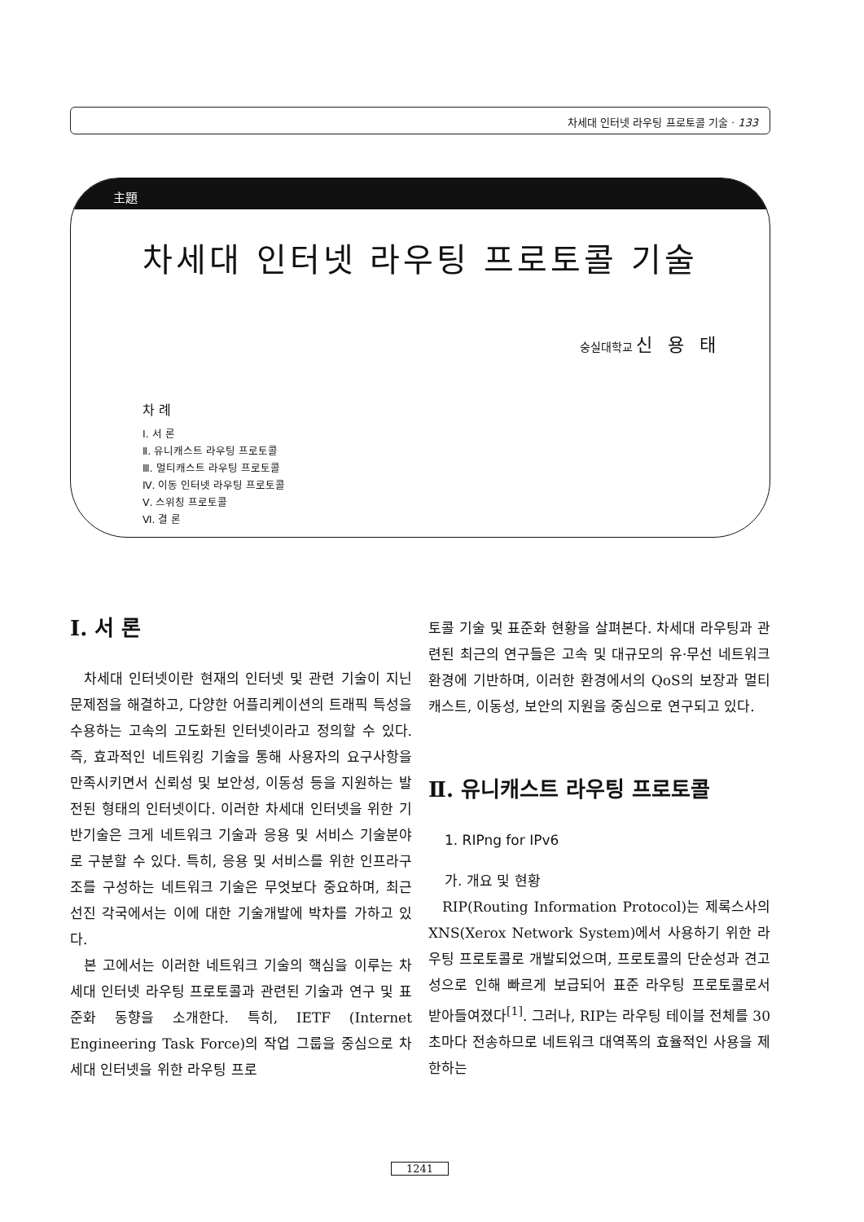차세대 인터넷 라우팅 프로토콜 기술 · 133
主題
차세대 인터넷 라우팅 프로토콜 기술
숭실대학교 신 용 태
차 례
Ⅰ. 서 론
Ⅱ. 유니캐스트 라우팅 프로토콜
Ⅲ. 멀티캐스트 라우팅 프로토콜
Ⅳ. 이동 인터넷 라우팅 프로토콜
Ⅴ. 스위칭 프로토콜
Ⅵ. 결 론
Ⅰ. 서 론
차세대 인터넷이란 현재의 인터넷 및 관련 기술이 지닌 문제점을 해결하고, 다양한 어플리케이션의 트래픽 특성을 수용하는 고속의 고도화된 인터넷이라고 정의할 수 있다. 즉, 효과적인 네트워킹 기술을 통해 사용자의 요구사항을 만족시키면서 신뢰성 및 보안성, 이동성 등을 지원하는 발전된 형태의 인터넷이다. 이러한 차세대 인터넷을 위한 기반기술은 크게 네트워크 기술과 응용 및 서비스 기술분야로 구분할 수 있다. 특히, 응용 및 서비스를 위한 인프라구조를 구성하는 네트워크 기술은 무엇보다 중요하며, 최근 선진 각국에서는 이에 대한 기술개발에 박차를 가하고 있다.
본 고에서는 이러한 네트워크 기술의 핵심을 이루는 차세대 인터넷 라우팅 프로토콜과 관련된 기술과 연구 및 표준화 동향을 소개한다. 특히, IETF (Internet Engineering Task Force)의 작업 그룹을 중심으로 차세대 인터넷을 위한 라우팅 프로
토콜 기술 및 표준화 현황을 살펴본다. 차세대 라우팅과 관련된 최근의 연구들은 고속 및 대규모의 유·무선 네트워크 환경에 기반하며, 이러한 환경에서의 QoS의 보장과 멀티캐스트, 이동성, 보안의 지원을 중심으로 연구되고 있다.
Ⅱ. 유니캐스트 라우팅 프로토콜
1. RIPng for IPv6
가. 개요 및 현황
RIP(Routing Information Protocol)는 제록스사의 XNS(Xerox Network System)에서 사용하기 위한 라우팅 프로토콜로 개발되었으며, 프로토콜의 단순성과 견고성으로 인해 빠르게 보급되어 표준 라우팅 프로토콜로서 받아들여졌다<sup>[1]</sup>. 그러나, RIP는 라우팅 테이블 전체를 30초마다 전송하므로 네트워크 대역폭의 효율적인 사용을 제한하는
1241